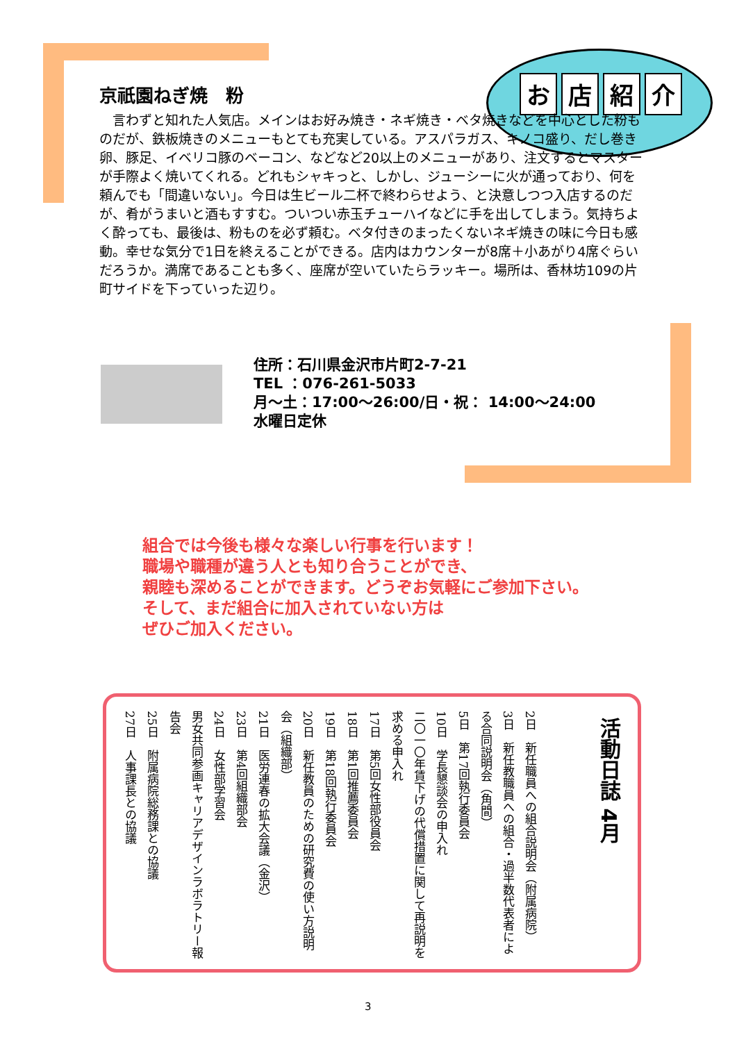お店紹介
京祇園ねぎ焼　粉
　言わずと知れた人気店。メインはお好み焼き・ネギ焼き・ベタ焼きなどを中心とした粉ものだが、鉄板焼きのメニューもとても充実している。アスパラガス、キノコ盛り、だし巻き卵、豚足、イベリコ豚のベーコン、などなど20以上のメニューがあり、注文するとマスターが手際よく焼いてくれる。どれもシャキっと、しかし、ジューシーに火が通っており、何を頼んでも「間違いない」。今日は生ビール二杯で終わらせよう、と決意しつつ入店するのだが、肴がうまいと酒もすすむ。ついつい赤玉チューハイなどに手を出してしまう。気持ちよく酔っても、最後は、粉ものを必ず頼む。ベタ付きのまったくないネギ焼きの味に今日も感動。幸せな気分で1日を終えることができる。店内はカウンターが8席＋小あがり4席ぐらいだろうか。満席であることも多く、座席が空いていたらラッキー。場所は、香林坊109の片町サイドを下っていった辺り。
住所：石川県金沢市片町2-7-21
TEL ：076-261-5033
月～土：17:00～26:00/日・祝： 14:00～24:00
水曜日定休
組合では今後も様々な楽しい行事を行います！
職場や職種が違う人とも知り合うことができ、
親睦も深めることができます。どうぞお気軽にご参加下さい。
そして、まだ組合に加入されていない方は
ぜひご加入ください。
活動日誌 4月
2日　新任職員への組合説明会（附属病院）
3日　新任教職員への組合・過半数代表者による合同説明会（角間）
5日　第17回執行委員会
10日　学長懇談会の申入れ
二〇一〇年賃下げの代償措置に関して再説明を求める申入れ
17日　第5回女性部役員会
18日　第1回推薦委員会
19日　第18回執行委員会
20日　新任教員のための研究費の使い方説明会（組織部）
21日　医労連春の拡大会議（金沢）
23日　第4回組織部会
24日　女性部学習会
男女共同参画キャリアデザインラボラトリー報告会
25日　附属病院総務課との協議
27日　人事課長との協議
3